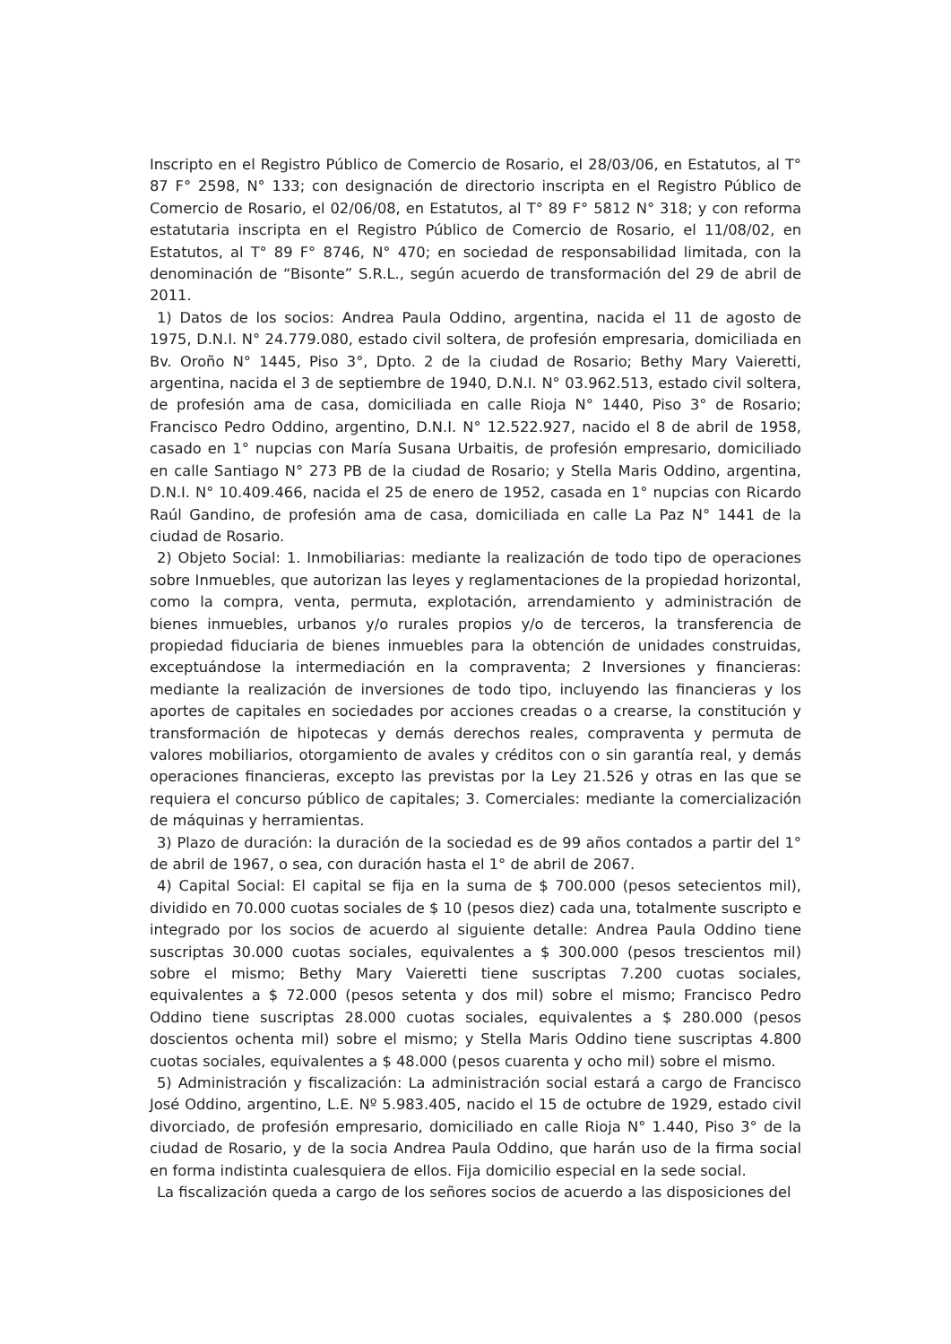Inscripto en el Registro Público de Comercio de Rosario, el 28/03/06, en Estatutos, al T° 87 F° 2598, N° 133; con designación de directorio inscripta en el Registro Público de Comercio de Rosario, el 02/06/08, en Estatutos, al T° 89 F° 5812 N° 318; y con reforma estatutaria inscripta en el Registro Público de Comercio de Rosario, el 11/08/02, en Estatutos, al T° 89 F° 8746, N° 470; en sociedad de responsabilidad limitada, con la denominación de “Bisonte” S.R.L., según acuerdo de transformación del 29 de abril de 2011.
1) Datos de los socios: Andrea Paula Oddino, argentina, nacida el 11 de agosto de 1975, D.N.I. N° 24.779.080, estado civil soltera, de profesión empresaria, domiciliada en Bv. Oroño N° 1445, Piso 3°, Dpto. 2 de la ciudad de Rosario; Bethy Mary Vaieretti, argentina, nacida el 3 de septiembre de 1940, D.N.I. N° 03.962.513, estado civil soltera, de profesión ama de casa, domiciliada en calle Rioja N° 1440, Piso 3° de Rosario; Francisco Pedro Oddino, argentino, D.N.I. N° 12.522.927, nacido el 8 de abril de 1958, casado en 1° nupcias con María Susana Urbaitis, de profesión empresario, domiciliado en calle Santiago N° 273 PB de la ciudad de Rosario; y Stella Maris Oddino, argentina, D.N.I. N° 10.409.466, nacida el 25 de enero de 1952, casada en 1° nupcias con Ricardo Raúl Gandino, de profesión ama de casa, domiciliada en calle La Paz N° 1441 de la ciudad de Rosario.
2) Objeto Social: 1. Inmobiliarias: mediante la realización de todo tipo de operaciones sobre Inmuebles, que autorizan las leyes y reglamentaciones de la propiedad horizontal, como la compra, venta, permuta, explotación, arrendamiento y administración de bienes inmuebles, urbanos y/o rurales propios y/o de terceros, la transferencia de propiedad fiduciaria de bienes inmuebles para la obtención de unidades construidas, exceptuándose la intermediación en la compraventa; 2 Inversiones y financieras: mediante la realización de inversiones de todo tipo, incluyendo las financieras y los aportes de capitales en sociedades por acciones creadas o a crearse, la constitución y transformación de hipotecas y demás derechos reales, compraventa y permuta de valores mobiliarios, otorgamiento de avales y créditos con o sin garantía real, y demás operaciones financieras, excepto las previstas por la Ley 21.526 y otras en las que se requiera el concurso público de capitales; 3. Comerciales: mediante la comercialización de máquinas y herramientas.
3) Plazo de duración: la duración de la sociedad es de 99 años contados a partir del 1° de abril de 1967, o sea, con duración hasta el 1° de abril de 2067.
4) Capital Social: El capital se fija en la suma de $ 700.000 (pesos setecientos mil), dividido en 70.000 cuotas sociales de $ 10 (pesos diez) cada una, totalmente suscripto e integrado por los socios de acuerdo al siguiente detalle: Andrea Paula Oddino tiene suscriptas 30.000 cuotas sociales, equivalentes a $ 300.000 (pesos trescientos mil) sobre el mismo; Bethy Mary Vaieretti tiene suscriptas 7.200 cuotas sociales, equivalentes a $ 72.000 (pesos setenta y dos mil) sobre el mismo; Francisco Pedro Oddino tiene suscriptas 28.000 cuotas sociales, equivalentes a $ 280.000 (pesos doscientos ochenta mil) sobre el mismo; y Stella Maris Oddino tiene suscriptas 4.800 cuotas sociales, equivalentes a $ 48.000 (pesos cuarenta y ocho mil) sobre el mismo.
5) Administración y fiscalización: La administración social estará a cargo de Francisco José Oddino, argentino, L.E. Nº 5.983.405, nacido el 15 de octubre de 1929, estado civil divorciado, de profesión empresario, domiciliado en calle Rioja N° 1.440, Piso 3° de la ciudad de Rosario, y de la socia Andrea Paula Oddino, que harán uso de la firma social en forma indistinta cualesquiera de ellos. Fija domicilio especial en la sede social.
La fiscalización queda a cargo de los señores socios de acuerdo a las disposiciones del